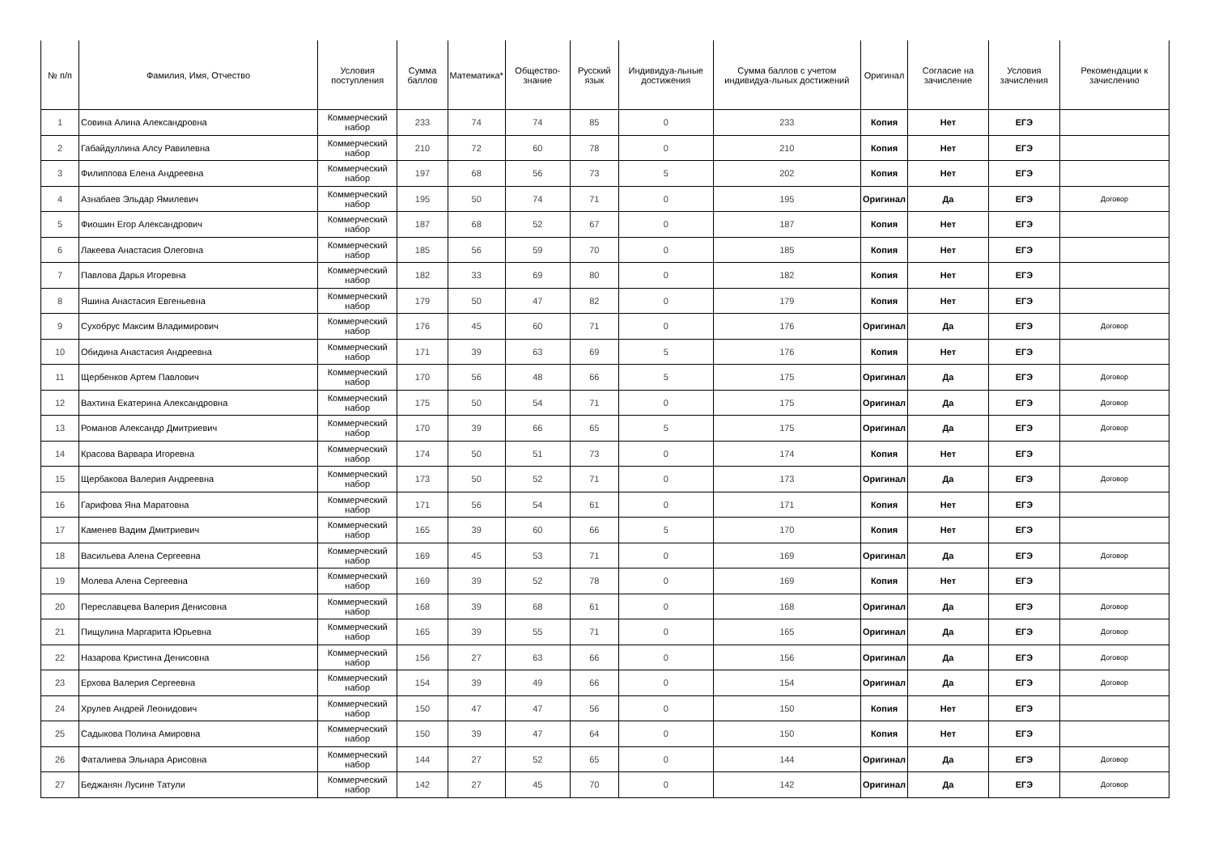| № п/п | Фамилия, Имя, Отчество | Условия поступления | Сумма баллов | Математика* | Общество-знание | Русский язык | Индивидуа-льные достижения | Сумма баллов с учетом индивидуа-льных достижений | Оригинал | Согласие на зачисление | Условия зачисления | Рекомендации к зачислению |
| --- | --- | --- | --- | --- | --- | --- | --- | --- | --- | --- | --- | --- |
| 1 | Совина Алина Александровна | Коммерческий набор | 233 | 74 | 74 | 85 | 0 | 233 | Копия | Нет | ЕГЭ | |
| 2 | Габайдуллина Алсу Равилевна | Коммерческий набор | 210 | 72 | 60 | 78 | 0 | 210 | Копия | Нет | ЕГЭ | |
| 3 | Филиппова Елена Андреевна | Коммерческий набор | 197 | 68 | 56 | 73 | 5 | 202 | Копия | Нет | ЕГЭ | |
| 4 | Азнабаев Эльдар Ямилевич | Коммерческий набор | 195 | 50 | 74 | 71 | 0 | 195 | Оригинал | Да | ЕГЭ | Договор |
| 5 | Фиошин Егор Александрович | Коммерческий набор | 187 | 68 | 52 | 67 | 0 | 187 | Копия | Нет | ЕГЭ | |
| 6 | Лакеева Анастасия Олеговна | Коммерческий набор | 185 | 56 | 59 | 70 | 0 | 185 | Копия | Нет | ЕГЭ | |
| 7 | Павлова Дарья Игоревна | Коммерческий набор | 182 | 33 | 69 | 80 | 0 | 182 | Копия | Нет | ЕГЭ | |
| 8 | Яшина Анастасия Евгеньевна | Коммерческий набор | 179 | 50 | 47 | 82 | 0 | 179 | Копия | Нет | ЕГЭ | |
| 9 | Сухобрус Максим Владимирович | Коммерческий набор | 176 | 45 | 60 | 71 | 0 | 176 | Оригинал | Да | ЕГЭ | Договор |
| 10 | Обидина Анастасия Андреевна | Коммерческий набор | 171 | 39 | 63 | 69 | 5 | 176 | Копия | Нет | ЕГЭ | |
| 11 | Щербенков Артем Павлович | Коммерческий набор | 170 | 56 | 48 | 66 | 5 | 175 | Оригинал | Да | ЕГЭ | Договор |
| 12 | Вахтина Екатерина Александровна | Коммерческий набор | 175 | 50 | 54 | 71 | 0 | 175 | Оригинал | Да | ЕГЭ | Договор |
| 13 | Романов Александр Дмитриевич | Коммерческий набор | 170 | 39 | 66 | 65 | 5 | 175 | Оригинал | Да | ЕГЭ | Договор |
| 14 | Красова Варвара Игоревна | Коммерческий набор | 174 | 50 | 51 | 73 | 0 | 174 | Копия | Нет | ЕГЭ | |
| 15 | Щербакова Валерия Андреевна | Коммерческий набор | 173 | 50 | 52 | 71 | 0 | 173 | Оригинал | Да | ЕГЭ | Договор |
| 16 | Гарифова Яна Маратовна | Коммерческий набор | 171 | 56 | 54 | 61 | 0 | 171 | Копия | Нет | ЕГЭ | |
| 17 | Каменев Вадим Дмитриевич | Коммерческий набор | 165 | 39 | 60 | 66 | 5 | 170 | Копия | Нет | ЕГЭ | |
| 18 | Васильева Алена Сергеевна | Коммерческий набор | 169 | 45 | 53 | 71 | 0 | 169 | Оригинал | Да | ЕГЭ | Договор |
| 19 | Молева Алена Сергеевна | Коммерческий набор | 169 | 39 | 52 | 78 | 0 | 169 | Копия | Нет | ЕГЭ | |
| 20 | Переславцева Валерия Денисовна | Коммерческий набор | 168 | 39 | 68 | 61 | 0 | 168 | Оригинал | Да | ЕГЭ | Договор |
| 21 | Пищулина Маргарита Юрьевна | Коммерческий набор | 165 | 39 | 55 | 71 | 0 | 165 | Оригинал | Да | ЕГЭ | Договор |
| 22 | Назарова Кристина Денисовна | Коммерческий набор | 156 | 27 | 63 | 66 | 0 | 156 | Оригинал | Да | ЕГЭ | Договор |
| 23 | Ерхова Валерия Сергеевна | Коммерческий набор | 154 | 39 | 49 | 66 | 0 | 154 | Оригинал | Да | ЕГЭ | Договор |
| 24 | Хрулев Андрей Леонидович | Коммерческий набор | 150 | 47 | 47 | 56 | 0 | 150 | Копия | Нет | ЕГЭ | |
| 25 | Садыкова Полина Амировна | Коммерческий набор | 150 | 39 | 47 | 64 | 0 | 150 | Копия | Нет | ЕГЭ | |
| 26 | Фаталиева Эльнара Арисовна | Коммерческий набор | 144 | 27 | 52 | 65 | 0 | 144 | Оригинал | Да | ЕГЭ | Договор |
| 27 | Беджанян Лусине Татули | Коммерческий набор | 142 | 27 | 45 | 70 | 0 | 142 | Оригинал | Да | ЕГЭ | Договор |